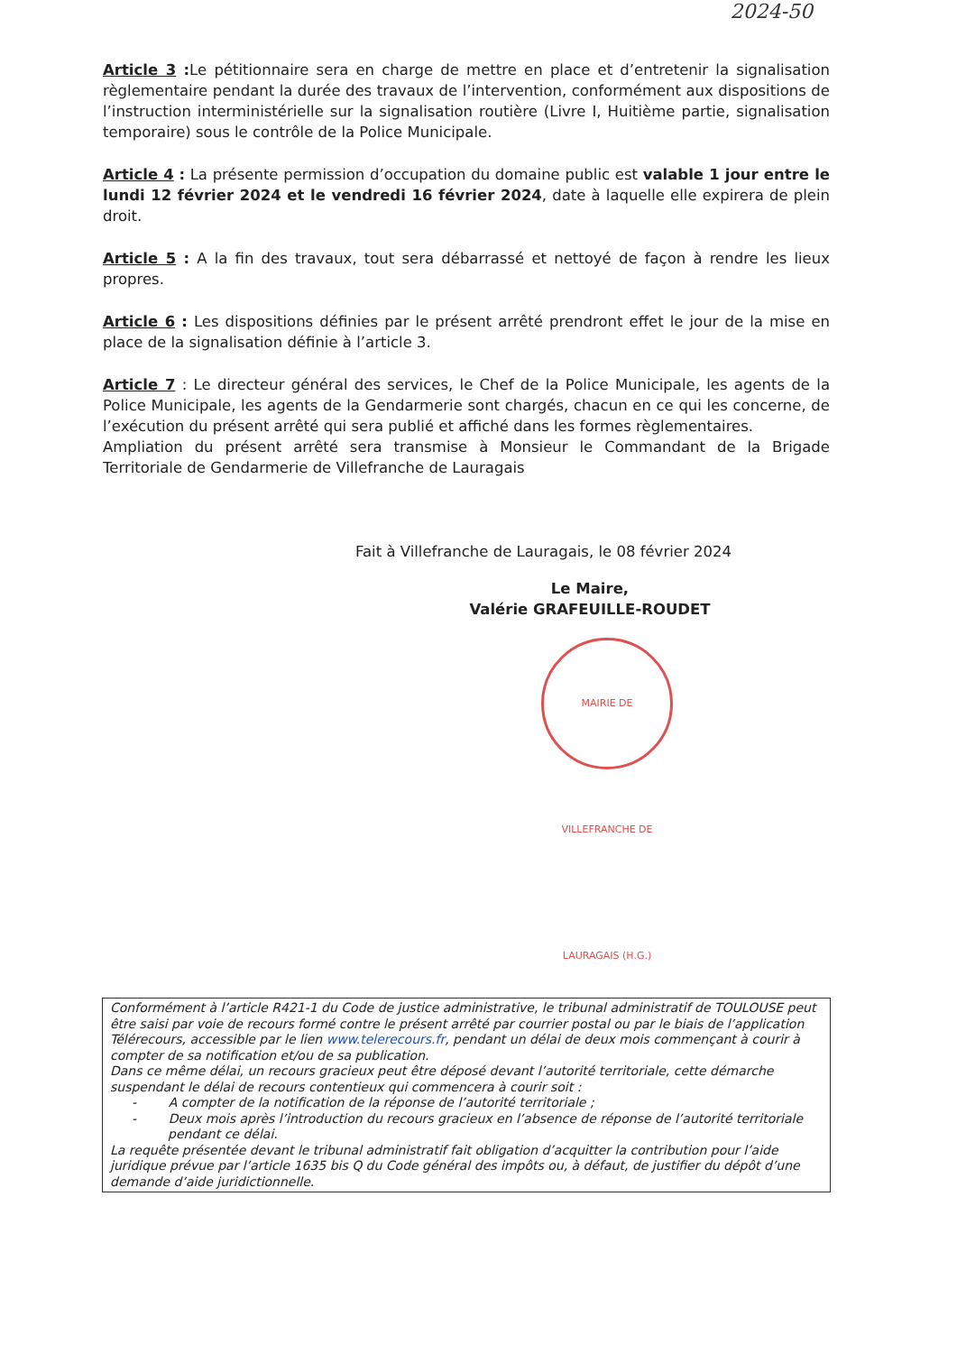2024-50
Article 3 : Le pétitionnaire sera en charge de mettre en place et d’entretenir la signalisation règlementaire pendant la durée des travaux de l’intervention, conformément aux dispositions de l’instruction interministérielle sur la signalisation routière (Livre I, Huitième partie, signalisation temporaire) sous le contrôle de la Police Municipale.
Article 4 : La présente permission d’occupation du domaine public est valable 1 jour entre le lundi 12 février 2024 et le vendredi 16 février 2024, date à laquelle elle expirera de plein droit.
Article 5 : A la fin des travaux, tout sera débarrassé et nettoyé de façon à rendre les lieux propres.
Article 6 : Les dispositions définies par le présent arrêté prendront effet le jour de la mise en place de la signalisation définie à l’article 3.
Article 7 : Le directeur général des services, le Chef de la Police Municipale, les agents de la Police Municipale, les agents de la Gendarmerie sont chargés, chacun en ce qui les concerne, de l’exécution du présent arrêté qui sera publié et affiché dans les formes règlementaires.
Ampliation du présent arrêté sera transmise à Monsieur le Commandant de la Brigade Territoriale de Gendarmerie de Villefranche de Lauragais
Fait à Villefranche de Lauragais, le 08 février 2024
Le Maire,
Valérie GRAFEUILLE-ROUDET
MAIRIE DE VILLEFRANCHE DE LAURAGAIS (H.G.)
Conformément à l’article R421-1 du Code de justice administrative, le tribunal administratif de TOULOUSE peut être saisi par voie de recours formé contre le présent arrêté par courrier postal ou par le biais de l’application Télérecours, accessible par le lien www.telerecours.fr, pendant un délai de deux mois commençant à courir à compter de sa notification et/ou de sa publication.
Dans ce même délai, un recours gracieux peut être déposé devant l’autorité territoriale, cette démarche suspendant le délai de recours contentieux qui commencera à courir soit :
- A compter de la notification de la réponse de l’autorité territoriale ;
- Deux mois après l’introduction du recours gracieux en l’absence de réponse de l’autorité territoriale pendant ce délai.
La requête présentée devant le tribunal administratif fait obligation d’acquitter la contribution pour l’aide juridique prévue par l’article 1635 bis Q du Code général des impôts ou, à défaut, de justifier du dépôt d’une demande d’aide juridictionnelle.